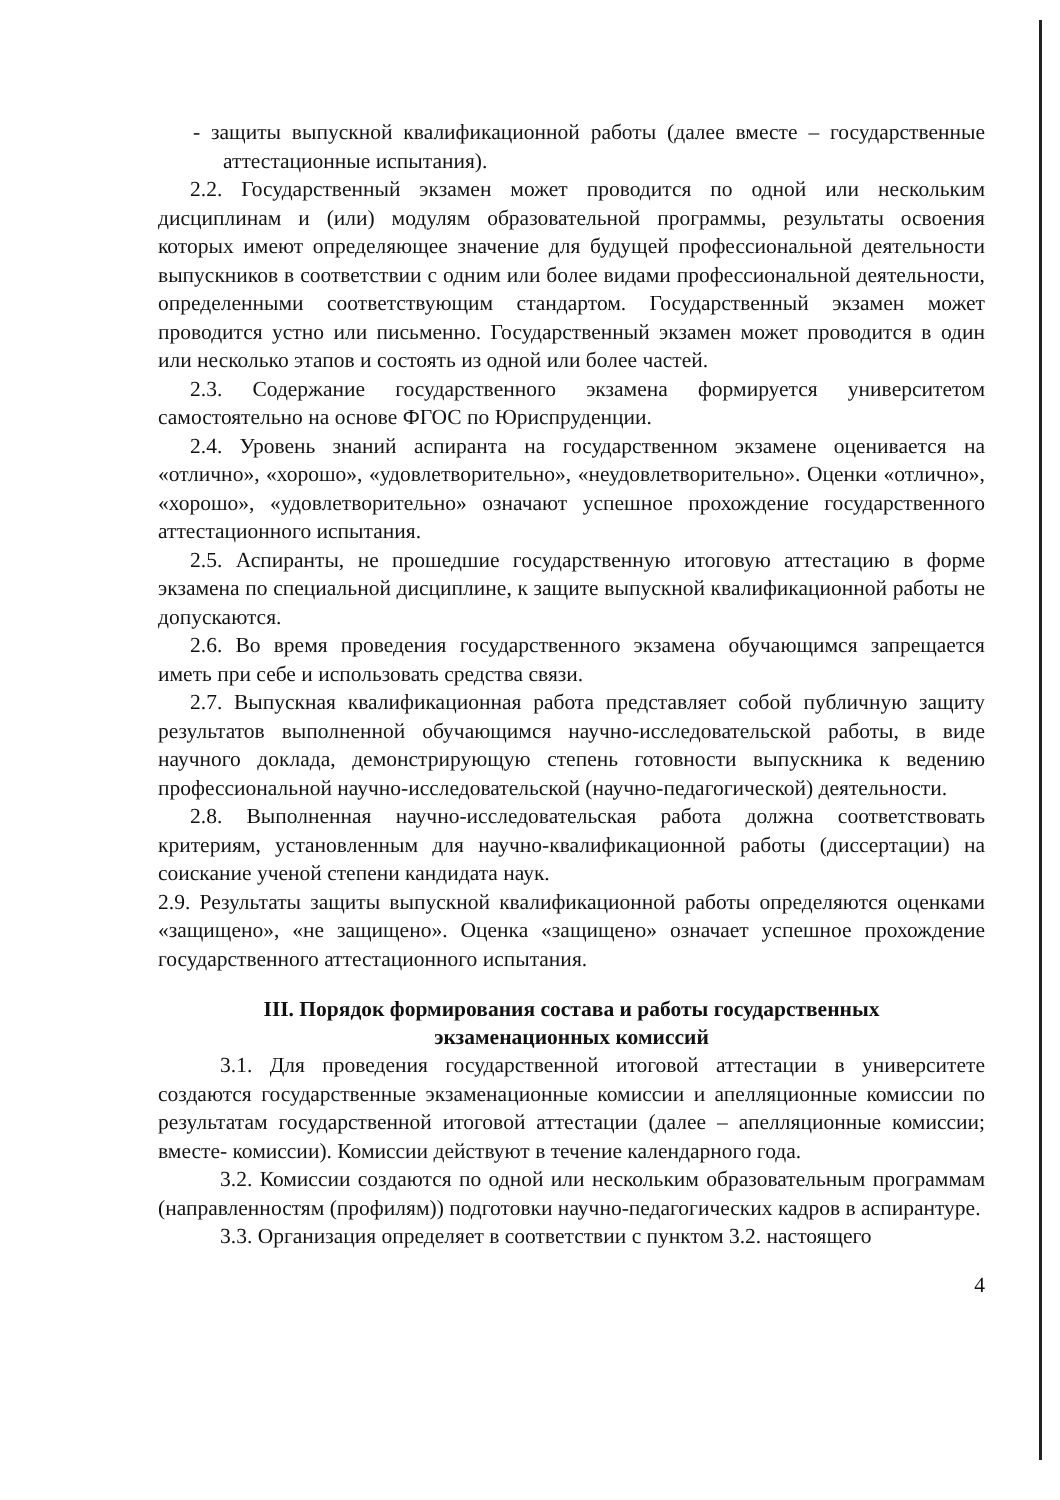- защиты выпускной квалификационной работы (далее вместе – государственные аттестационные испытания).
2.2. Государственный экзамен может проводится по одной или нескольким дисциплинам и (или) модулям образовательной программы, результаты освоения которых имеют определяющее значение для будущей профессиональной деятельности выпускников в соответствии с одним или более видами профессиональной деятельности, определенными соответствующим стандартом. Государственный экзамен может проводится устно или письменно. Государственный экзамен может проводится в один или несколько этапов и состоять из одной или более частей.
2.3. Содержание государственного экзамена формируется университетом самостоятельно на основе ФГОС по Юриспруденции.
2.4. Уровень знаний аспиранта на государственном экзамене оценивается на «отлично», «хорошо», «удовлетворительно», «неудовлетворительно». Оценки «отлично», «хорошо», «удовлетворительно» означают успешное прохождение государственного аттестационного испытания.
2.5. Аспиранты, не прошедшие государственную итоговую аттестацию в форме экзамена по специальной дисциплине, к защите выпускной квалификационной работы не допускаются.
2.6. Во время проведения государственного экзамена обучающимся запрещается иметь при себе и использовать средства связи.
2.7. Выпускная квалификационная работа представляет собой публичную защиту результатов выполненной обучающимся научно-исследовательской работы, в виде научного доклада, демонстрирующую степень готовности выпускника к ведению профессиональной научно-исследовательской (научно-педагогической) деятельности.
2.8. Выполненная научно-исследовательская работа должна соответствовать критериям, установленным для научно-квалификационной работы (диссертации) на соискание ученой степени кандидата наук.
2.9. Результаты защиты выпускной квалификационной работы определяются оценками «защищено», «не защищено». Оценка «защищено» означает успешное прохождение государственного аттестационного испытания.
III. Порядок формирования состава и работы государственных
экзаменационных комиссий
3.1. Для проведения государственной итоговой аттестации в университете создаются государственные экзаменационные комиссии и апелляционные комиссии по результатам государственной итоговой аттестации (далее – апелляционные комиссии; вместе- комиссии). Комиссии действуют в течение календарного года.
3.2. Комиссии создаются по одной или нескольким образовательным программам (направленностям (профилям)) подготовки научно-педагогических кадров в аспирантуре.
3.3. Организация определяет в соответствии с пунктом 3.2. настоящего
4